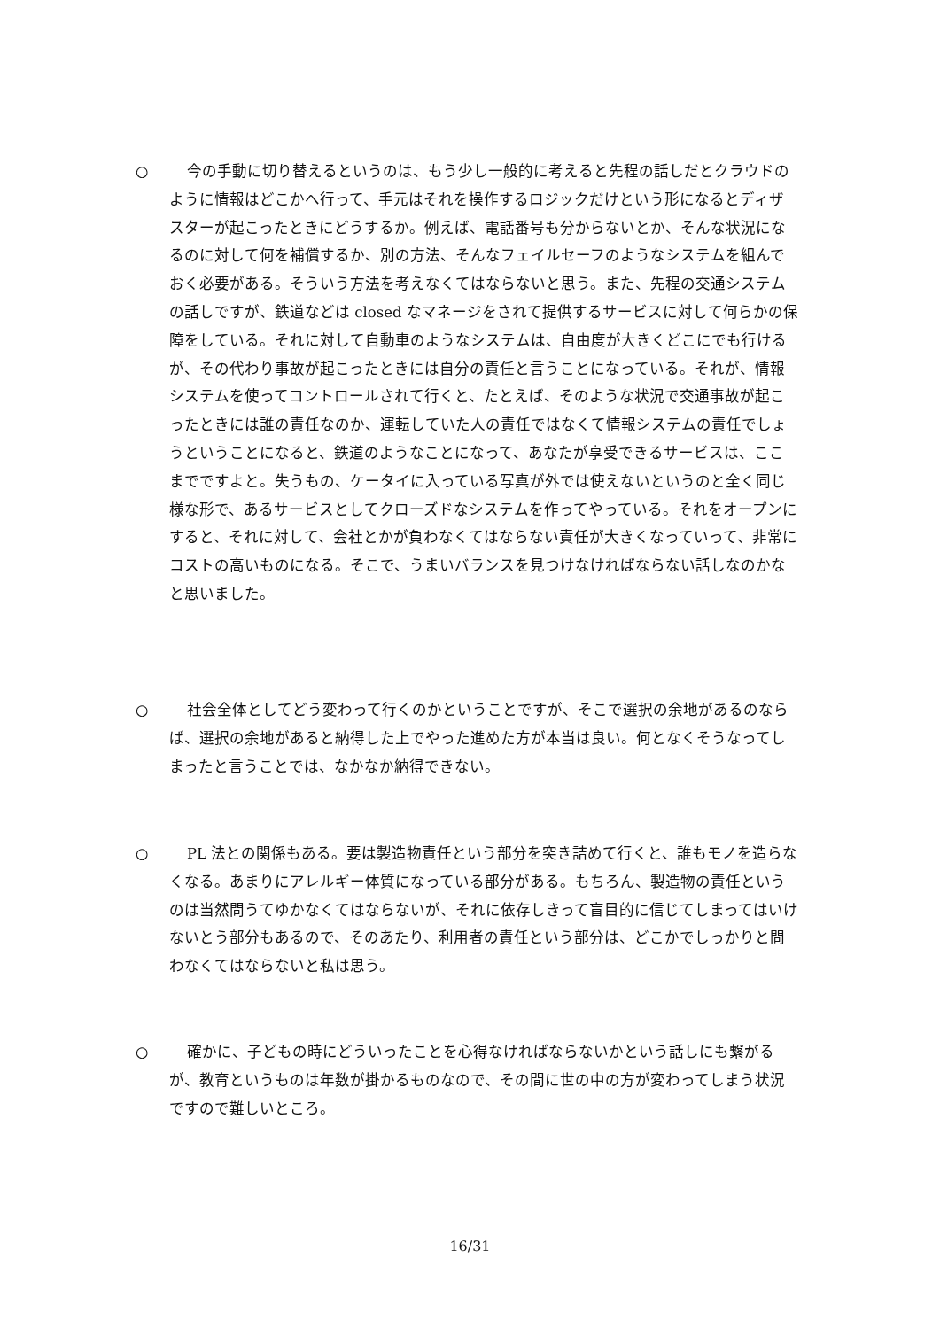○ 今の手動に切り替えるというのは、もう少し一般的に考えると先程の話しだとクラウドのように情報はどこかへ行って、手元はそれを操作するロジックだけという形になるとディザスターが起こったときにどうするか。例えば、電話番号も分からないとか、そんな状況になるのに対して何を補償するか、別の方法、そんなフェイルセーフのようなシステムを組んでおく必要がある。そういう方法を考えなくてはならないと思う。また、先程の交通システムの話しですが、鉄道などは closed なマネージをされて提供するサービスに対して何らかの保障をしている。それに対して自動車のようなシステムは、自由度が大きくどこにでも行けるが、その代わり事故が起こったときには自分の責任と言うことになっている。それが、情報システムを使ってコントロールされて行くと、たとえば、そのような状況で交通事故が起こったときには誰の責任なのか、運転していた人の責任ではなくて情報システムの責任でしょうということになると、鉄道のようなことになって、あなたが享受できるサービスは、ここまでですよと。失うもの、ケータイに入っている写真が外では使えないというのと全く同じ様な形で、あるサービスとしてクローズドなシステムを作ってやっている。それをオープンにすると、それに対して、会社とかが負わなくてはならない責任が大きくなっていって、非常にコストの高いものになる。そこで、うまいバランスを見つけなければならない話しなのかなと思いました。
○ 社会全体としてどう変わって行くのかということですが、そこで選択の余地があるのならば、選択の余地があると納得した上でやった進めた方が本当は良い。何となくそうなってしまったと言うことでは、なかなか納得できない。
○ PL 法との関係もある。要は製造物責任という部分を突き詰めて行くと、誰もモノを造らなくなる。あまりにアレルギー体質になっている部分がある。もちろん、製造物の責任というのは当然問うてゆかなくてはならないが、それに依存しきって盲目的に信じてしまってはいけないとう部分もあるので、そのあたり、利用者の責任という部分は、どこかでしっかりと問わなくてはならないと私は思う。
○ 確かに、子どもの時にどういったことを心得なければならないかという話しにも繋がるが、教育というものは年数が掛かるものなので、その間に世の中の方が変わってしまう状況ですので難しいところ。
16/31